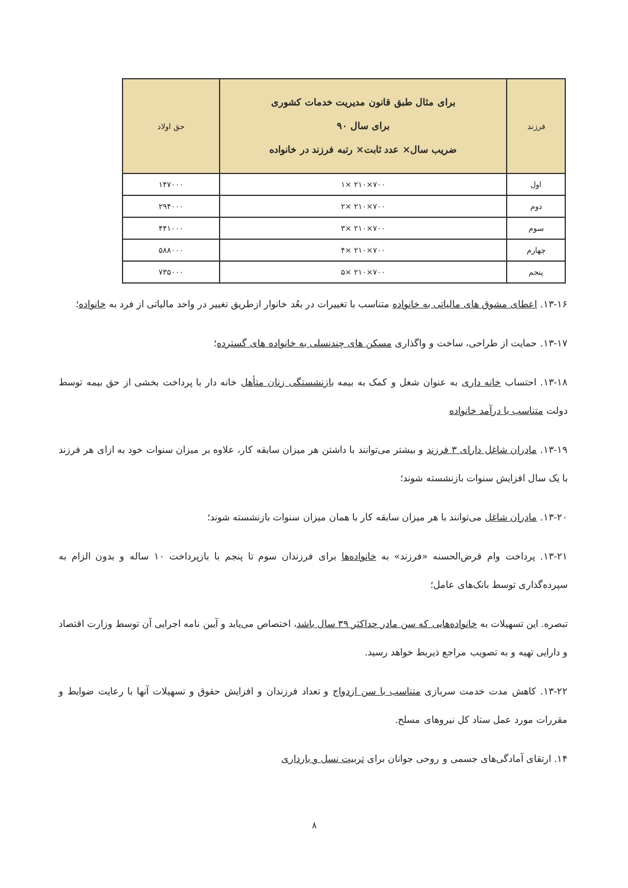| فرزند | برای مثال طبق قانون مدیریت خدمات کشوری برای سال ۹۰ ضریب سال× عدد ثابت× رتبه فرزند در خانواده | حق اولاد |
| --- | --- | --- |
| اول | ۷۰۰×۲۱۰ ×۱ | ۱۴۷۰۰۰ |
| دوم | ۷۰۰×۲۱۰ ×۲ | ۲۹۴۰۰۰ |
| سوم | ۷۰۰×۲۱۰ ×۳ | ۴۴۱۰۰۰ |
| چهارم | ۷۰۰×۲۱۰ ×۴ | ۵۸۸۰۰۰ |
| پنجم | ۷۰۰×۲۱۰ ×۵ | ۷۳۵۰۰۰ |
۱۳-۱۶. اعطای مشوق های مالیاتی به خانواده متناسب با تغییرات در بعُد خانوار ازطریق تغییر در واحد مالیاتی از فرد به خانواده؛
۱۳-۱۷. حمایت از طراحی، ساخت و واگذاری مسکن های چندنسلی به خانواده های گسترده؛
۱۳-۱۸. احتساب خانه داری به عنوان شغل و کمک به بیمه بازنشستگی زنان متأهل خانه دار با پرداخت بخشی از حق بیمه توسط دولت متناسب با درآمد خانواده
۱۳-۱۹. مادران شاغل دارای ۳ فرزند و بیشتر می‌توانند با داشتن هر میزان سابقه کار، علاوه بر میزان سنوات خود به ازای هر فرزند با یک سال افزایش سنوات بازنشسته شوند؛
۱۳-۲۰. مادران شاغل می‌توانند با هر میزان سابقه کار با همان میزان سنوات بازنشسته شوند؛
۱۳-۲۱. پرداخت وام قرض‌الحسنه «فرزند» به خانواده‌ها برای فرزندان سوم تا پنجم با بازپرداخت ۱۰ ساله و بدون الزام به سپرده‌گذاری توسط بانک‌های عامل؛
تبصره. این تسهیلات به خانواده‌هایی که سن مادر حداکثر ۳۹ سال باشد، اختصاص می‌یابد و آیین نامه اجرایی آن توسط وزارت اقتصاد و دارایی تهیه و به تصویب مراجع ذیربط خواهد رسید.
۱۳-۲۲. کاهش مدت خدمت سربازی متناسب با سن ازدواج و تعداد فرزندان و افزایش حقوق و تسهیلات آنها با رعایت ضوابط و مقررات مورد عمل ستاد کل نیروهای مسلح.
۱۴. ارتقای آمادگی‌های جسمی و روحی جوانان برای تربیت نسل و بارداری
۸